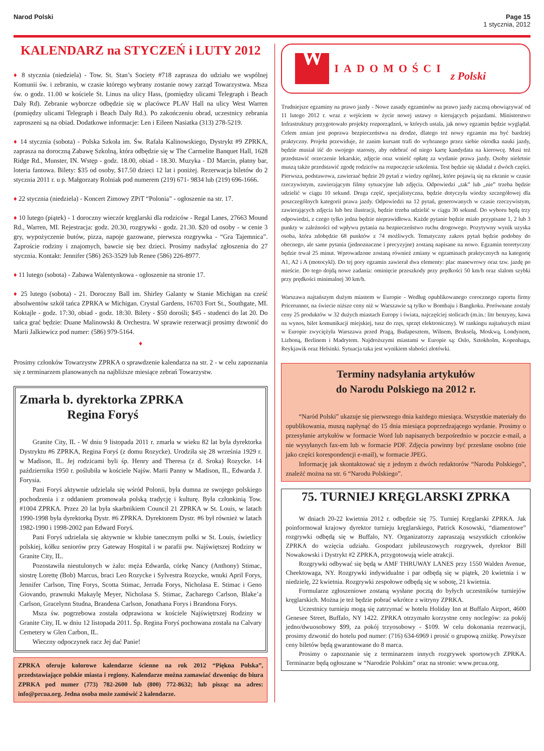Narod Polski Page 15
1 stycznia, 2012
KALENDARZ na STYCZEŃ i LUTY 2012
♦ 8 stycznia (niedziela) - Tow. St. Stan’s Society #718 zaprasza do udziału we wspólnej Komunii św. i zebraniu, w czasie którego wybrany zostanie nowy zarząd Towarzystwa. Msza św. o godz. 11.00 w kościele St. Linus na ulicy Hass, (pomiędzy ulicami Telegraph i Beach Daly Rd). Zebranie wyborcze odbędzie się w placówce PLAV Hall na ulicy West Warren (pomiędzy ulicami Telegraph i Beach Daly Rd.). Po zakończeniu obrad, uczestnicy zebrania zaproszeni są na obiad. Dodatkowe informacje: Len i Eileen Nasiatka (313) 278-5219.
♦ 14 stycznia (sobota) - Polska Szkoła im. Św. Rafała Kalinowskiego, Dystrykt #9 ZPRKA, zaprasza na doroczną Zabawę Szkolną, która odbędzie się w The Carmelite Banquet Hall, 1628 Ridge Rd., Munster, IN. Wstęp - godz. 18.00, obiad - 18.30. Muzyka - DJ Marcin, płatny bar, loteria fantowa. Bilety: $35 od osoby, $17.50 dzieci 12 lat i poniżej. Rezerwacja biletów do 2 stycznia 2011 r. u p. Małgorzaty Rolniak pod numerem (219) 671- 9834 lub (219) 696-1666.
♦ 22 stycznia (niedziela) - Koncert Zimowy ZPiT “Polonia” - ogłoszenie na str. 17.
♦ 10 lutego (piątek) - 1 doroczny wieczór kręglarski dla rodziców - Regal Lanes, 27663 Mound Rd., Warren, MI. Rejestracja: godz. 20.30, rozgrywki - godz. 21.30. $20 od osoby - w cenie 3 gry, wypożyczenie butów, pizza, napoje gazowane, pierwsza rozgrywka - “Gra Tajemnica”. Zaproście rodziny i znajomych, bawcie się bez dzieci. Prosimy nadsyłać zgłoszenia do 27 stycznia. Kontakt: Jennifer (586) 263-3529 lub Renee (586) 226-8977.
♦ 11 lutego (sobota) - Zabawa Walentynkowa - ogłoszenie na stronie 17.
♦ 25 lutego (sobota) - 21. Doroczny Ball im. Shirley Galanty w Stanie Michigan na cześć absolwentów szkół tańca ZPRKA w Michigan. Crystal Gardens, 16703 Fort St., Southgate, MI. Koktajle - godz. 17:30, obiad - godz. 18:30. Bilety - $50 dorośli; $45 - studenci do lat 20. Do tańca grać będzie: Duane Malinowski & Orchestra. W sprawie rezerwacji prosimy dzwonić do Marii Jalkiewicz pod numer: (586) 979-5164.
♦
Prosimy członków Towarzystw ZPRKA o sprawdzenie kalendarza na str. 2 - w celu zapoznania się z terminarzem planowanych na najbliższe miesiące zebrań Towarzystw.
Zmarła b. dyrektorka ZPRKA
Regina Foryś
Granite City, IL - W dniu 9 listopada 2011 r. zmarła w wieku 82 lat była dyrektorka Dystryktu #6 ZPRKA, Regina Foryś (z domu Rozycke). Urodziła się 28 września 1929 r. w Madison, IL. Jej rodzicami byli śp. Henry and Theresa (z d. Sroka) Rozycke. 14 października 1950 r. poślubiła w kościele Najśw. Marii Panny w Madison, IL, Edwarda J. Forysia.
Pani Foryś aktywnie udzielała się wśród Polonii, była dumna ze swojego polskiego pochodzenia i z oddaniem promowała polską tradycję i kulturę. Była członkinią Tow. #1004 ZPRKA. Przez 20 lat była skarbnikiem Council 21 ZPRKA w St. Louis, w latach 1990-1998 była dyrektorką Dystr. #6 ZPRKA. Dyrektorem Dystr. #6 był również w latach 1982-1990 i 1998-2002 pan Edward Foryś.
Pani Foryś udzielała się aktywnie w klubie tanecznym polki w St. Louis, świetlicy polskiej, kółku seniorów przy Gateway Hospital i w parafii pw. Najświętszej Rodziny w Granite City, IL.
Pozostawiła nieutulonych w żalu: męża Edwarda, córkę Nancy (Anthony) Stimac, siostrę Lorettę (Bob) Marcus, braci Leo Rozycke i Sylvestra Rozycke, wnuki April Forys, Jennifer Carlson, Tinę Forys, Scotta Stimac, Jerrada Forys, Nicholasa E. Stimac i Geno Giovando, prawnuki Makaylę Meyer, Nicholasa S. Stimac, Zacharego Carlson, Blake’a Carlson, Gracelynn Studna, Brandena Carlson, Jonathana Forys i Brandona Forys.
Msza św. pogrzebowa została odprawiona w kościele Najświętrszej Rodziny w Granite City, IL w dniu 12 listopada 2011. Śp. Regina Foryś pochowana została na Calvary Cemetery w Glen Carbon, IL.
Wieczny odpoczynek racz Jej dać Panie!
ZPRKA oferuje kolorowe kalendarze ścienne na rok 2012 “Piękna Polska”, przedstawiające polskie miasta i regiony. Kalendarze można zamawiać dzwoniąc do biura ZPRKA pod numer (773) 782-2600 lub (800) 772-8632; lub pisząc na adres: info@prcua.org. Jedna osoba może zamówić 2 kalendarze.
W
IADOMOŚCI
z Polski
Trudniejsze egzaminy na prawo jazdy - Nowe zasady egzaminów na prawo jazdy zaczną obowiązywać od 11 lutego 2012 r. wraz z wejściem w życie nowej ustawy o kierujących pojazdami. Ministerstwo Infrastruktury przygotowało projekty rozporządzeń, w których ustala, jak nowy egzamin będzie wyglądał. Celem zmian jest poprawa bezpieczeństwa na drodze, dlatego też nowy egzamin ma być bardziej praktyczny. Projekt przewiduje, że zanim kursant trafi do wybranego przez siebie ośrodka nauki jazdy, będzie musiał iść do swojego starosty, aby odebrać od niego kartę kandydata na kierowcę. Musi też przedstawić orzeczenie lekarskie, zdjęcie oraz wnieść opłatę za wydanie prawa jazdy. Osoby nieletnie muszą także przedstawić zgodę rodziców na rozpoczęcie szkolenia. Test będzie się składał z dwóch części. Pierwsza, podstawowa, zawieraać będzie 20 pytań z wiedzy ogólnej, które pojawią się na ekranie w czasie rzeczywistym, zawierającym filmy sytuacyjne lub zdjęcia. Odpowiedzi „tak” lub „nie” trzeba będzie udzielić w ciągu 10 sekund. Druga część, specjalistyczna, będzie dotyczyła wiedzy szczegółowej dla poszczególnych kategorii prawa jazdy. Odpowiedzi na 12 pytań, generowanych w czasie rzeczywistym, zawierających zdjęcia lub bez ilustracji, będzie trzeba udzielić w ciągu 30 sekund. Do wyboru będą trzy odpowiedzi, z czego tylko jedna będzie nieprawidłowa. Każde pytanie będzie miało przypisane 1, 2 lub 3 punkty w zależności od wpływu pytania na bezpieczeństwo ruchu drogowego. Pozytywny wynik uzyska osoba, która zdobędzie 68 punktów z 74 możliwych. Tematyczny zakres pytań będzie podobny do obecnego, ale same pytania (jednoznaczne i precyzyjne) zostaną napisane na nowo. Egzamin teoretyczny będzie trwał 25 minut. Wprowadzone zostaną również zmiany w egzaminach praktycznych na kategorię A1, A2 i A (motocykl). Do tej pory egzamin zawierał dwa elementy: plac manewrowy oraz tzw. jazdę po mieście. Do tego dojdą nowe zadania: ominięcie przeszkody przy prędkości 50 km/h oraz slalom szybki przy prędkości minimalnej 30 km/h.
Warszawa najtańszym dużym miastem w Europie - Według opublikowanego corocznego raportu firmy Pricerunner, na świecie niższe ceny niż w Warszawie są tylko w Bombaju i Bangkoku. Porównane zostały ceny 25 produktów w 32 dużych miastach Europy i świata, najczęściej stolicach (m.in.: litr benzyny, kawa na wynos, bilet komunikacji miejskiej, tusz do rzęs, sprzęt elektroniczny). W rankingu najtańszych miast w Europie zwyciężyła Warszawa przed Pragą, Budapesztem, Wilnem, Brukselą, Moskwą, Londynem, Lizboną, Berlinem i Madrytem. Najdroższymi miastami w Europie są: Oslo, Sztokholm, Kopenhaga, Reykjawik oraz Helsinki. Sytuacja taka jest wynikiem słabości złotówki.
Terminy nadsyłania artykułów
do Narodu Polskiego na 2012 r.
“Naród Polski” ukazuje się pierwszego dnia każdego miesiąca. Wszystkie materiały do opublikowania, muszą napłynąć do 15 dnia miesiąca poprzedzającego wydanie. Prosimy o przesyłanie artykułów w formacie Word lub napisanych bezpośrednio w poczcie e-mail, a nie wysyłanych fax-em lub w formacie PDF. Zdjęcia powinny być przesłane osobno (nie jako części korespondencji e-mail), w formacie JPEG.
Informację jak skontaktować się z jednym z dwóch redaktorów “Narodu Polskiego”, znaleźć można na str. 6 “Narodu Polskiego”.
75. TURNIEJ KRĘGLARSKI ZPRKA
W dniach 20-22 kwietnia 2012 r. odbędzie się 75. Turniej Kręglarski ZPRKA. Jak poinformował krajowy dyrektor turnieju kręglarskiego, Patrick Kosowski, “diamentowe” rozgrywki odbędą się w Buffalo, NY. Organizatorzy zapraszają wszystkich członków ZPRKA do wzięcia udziału. Gospodarz jubileuszowych rozgrywek, dyrektor Bill Nowakowski i Dystrykt #2 ZPRKA, przygotowują wiele atrakcji.
Rozgrywki odbywać się będą w AMF THRUWAY LANES przy 1550 Walden Avenue, Cheektowaga, NY. Rozgrywki indywidualne i par odbędą się w piątek, 20 kwietnia i w niedzielę, 22 kwietnia. Rozgrywki zespołowe odbędą się w sobotę, 21 kwietnia.
Formularze zgłoszeniowe zostaną wysłane pocztą do byłych uczestników turniejów kręglarskich. Można je też będzie pobrać wkrótce z witryny ZPRKA.
Uczestnicy turnieju mogą się zatrzymać w hotelu Holiday Inn at Buffalo Airport, 4600 Genesee Street, Buffalo, NY 1422. ZPRKA otrzymało korzystne ceny noclegów: za pokój jedno/dwuosobowy $99, za pokój trzyosobowy - $109. W celu dokonania rezerwacji, prosimy dzwonić do hotelu pod numer: (716) 634-6969 i prosić o grupową zniżkę. Powyższe ceny biletów będą gwarantowane do 8 marca.
Prosimy o zapoznanie się z terminarzem innych rozgrywek sportowych ZPRKA. Terminarze będą ogłoszane w “Narodzie Polskim” oraz na stronie: www.prcua.org.